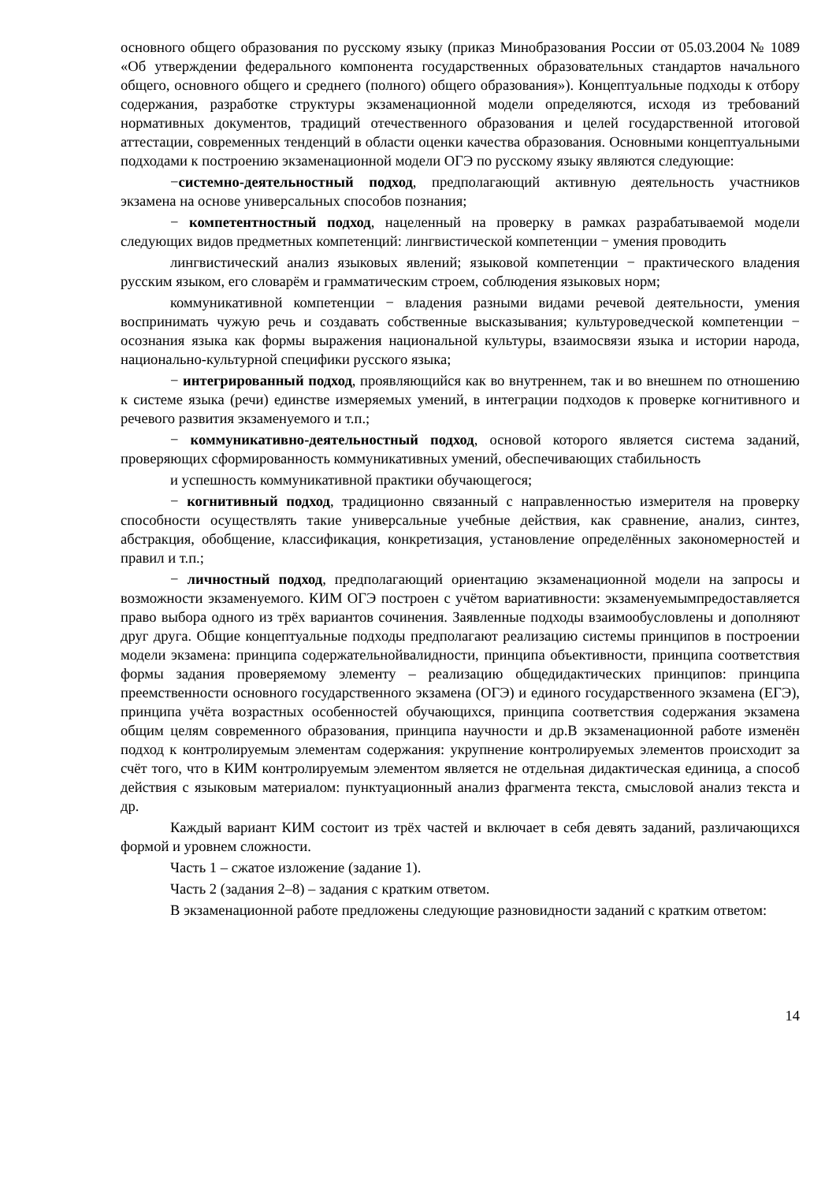основного общего образования по русскому языку (приказ Минобразования России от 05.03.2004 № 1089 «Об утверждении федерального компонента государственных образовательных стандартов начального общего, основного общего и среднего (полного) общего образования»). Концептуальные подходы к отбору содержания, разработке структуры экзаменационной модели определяются, исходя из требований нормативных документов, традиций отечественного образования и целей государственной итоговой аттестации, современных тенденций в области оценки качества образования. Основными концептуальными подходами к построению экзаменационной модели ОГЭ по русскому языку являются следующие:
−системно-деятельностный подход, предполагающий активную деятельность участников экзамена на основе универсальных способов познания;
− компетентностный подход, нацеленный на проверку в рамках разрабатываемой модели следующих видов предметных компетенций: лингвистической компетенции − умения проводить
лингвистический анализ языковых явлений; языковой компетенции − практического владения русским языком, его словарём и грамматическим строем, соблюдения языковых норм;
коммуникативной компетенции − владения разными видами речевой деятельности, умения воспринимать чужую речь и создавать собственные высказывания; культуроведческой компетенции − осознания языка как формы выражения национальной культуры, взаимосвязи языка и истории народа, национально-культурной специфики русского языка;
− интегрированный подход, проявляющийся как во внутреннем, так и во внешнем по отношению к системе языка (речи) единстве измеряемых умений, в интеграции подходов к проверке когнитивного и речевого развития экзаменуемого и т.п.;
− коммуникативно-деятельностный подход, основой которого является система заданий, проверяющих сформированность коммуникативных умений, обеспечивающих стабильность
и успешность коммуникативной практики обучающегося;
− когнитивный подход, традиционно связанный с направленностью измерителя на проверку способности осуществлять такие универсальные учебные действия, как сравнение, анализ, синтез, абстракция, обобщение, классификация, конкретизация, установление определённых закономерностей и правил и т.п.;
− личностный подход, предполагающий ориентацию экзаменационной модели на запросы и возможности экзаменуемого. КИМ ОГЭ построен с учётом вариативности: экзаменуемымпредоставляется право выбора одного из трёх вариантов сочинения. Заявленные подходы взаимообусловлены и дополняют друг друга. Общие концептуальные подходы предполагают реализацию системы принципов в построении модели экзамена: принципа содержательнойвалидности, принципа объективности, принципа соответствия формы задания проверяемому элементу – реализацию общедидактических принципов: принципа преемственности основного государственного экзамена (ОГЭ) и единого государственного экзамена (ЕГЭ), принципа учёта возрастных особенностей обучающихся, принципа соответствия содержания экзамена общим целям современного образования, принципа научности и др.В экзаменационной работе изменён подход к контролируемым элементам содержания: укрупнение контролируемых элементов происходит за счёт того, что в КИМ контролируемым элементом является не отдельная дидактическая единица, а способ действия с языковым материалом: пунктуационный анализ фрагмента текста, смысловой анализ текста и др.
Каждый вариант КИМ состоит из трёх частей и включает в себя девять заданий, различающихся формой и уровнем сложности.
Часть 1 – сжатое изложение (задание 1).
Часть 2 (задания 2–8) – задания с кратким ответом.
В экзаменационной работе предложены следующие разновидности заданий с кратким ответом:
14